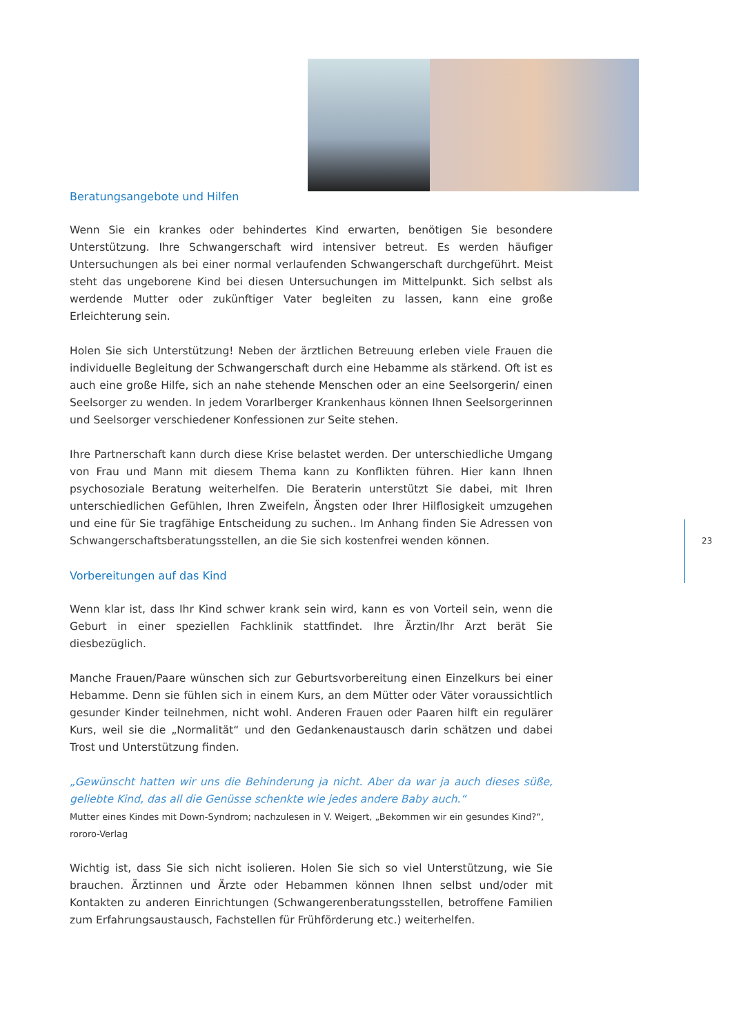Beratungsangebote und Hilfen
Wenn Sie ein krankes oder behindertes Kind erwarten, benötigen Sie besondere Unterstützung. Ihre Schwangerschaft wird intensiver betreut. Es werden häufiger Untersuchungen als bei einer normal verlaufenden Schwangerschaft durchgeführt. Meist steht das ungeborene Kind bei diesen Untersuchungen im Mittelpunkt. Sich selbst als werdende Mutter oder zukünftiger Vater begleiten zu lassen, kann eine große Erleichterung sein.
Holen Sie sich Unterstützung! Neben der ärztlichen Betreuung erleben viele Frauen die individuelle Begleitung der Schwangerschaft durch eine Hebamme als stärkend. Oft ist es auch eine große Hilfe, sich an nahe stehende Menschen oder an eine Seelsorgerin/ einen Seelsorger zu wenden. In jedem Vorarlberger Krankenhaus können Ihnen Seelsorgerinnen und Seelsorger verschiedener Konfessionen zur Seite stehen.
Ihre Partnerschaft kann durch diese Krise belastet werden. Der unterschiedliche Umgang von Frau und Mann mit diesem Thema kann zu Konflikten führen. Hier kann Ihnen psychosoziale Beratung weiterhelfen. Die Beraterin unterstützt Sie dabei, mit Ihren unterschiedlichen Gefühlen, Ihren Zweifeln, Ängsten oder Ihrer Hilflosigkeit umzugehen und eine für Sie tragfähige Entscheidung zu suchen.. Im Anhang finden Sie Adressen von Schwangerschaftsberatungsstellen, an die Sie sich kostenfrei wenden können.
Vorbereitungen auf das Kind
Wenn klar ist, dass Ihr Kind schwer krank sein wird, kann es von Vorteil sein, wenn die Geburt in einer speziellen Fachklinik stattfindet. Ihre Ärztin/Ihr Arzt berät Sie diesbezüglich.
Manche Frauen/Paare wünschen sich zur Geburtsvorbereitung einen Einzelkurs bei einer Hebamme. Denn sie fühlen sich in einem Kurs, an dem Mütter oder Väter voraussichtlich gesunder Kinder teilnehmen, nicht wohl. Anderen Frauen oder Paaren hilft ein regulärer Kurs, weil sie die „Normalität“ und den Gedankenaustausch darin schätzen und dabei Trost und Unterstützung finden.
„Gewünscht hatten wir uns die Behinderung ja nicht. Aber da war ja auch dieses süße, geliebte Kind, das all die Genüsse schenkte wie jedes andere Baby auch.“
Mutter eines Kindes mit Down-Syndrom; nachzulesen in V. Weigert, „Bekommen wir ein gesundes Kind?“,
rororo-Verlag
Wichtig ist, dass Sie sich nicht isolieren. Holen Sie sich so viel Unterstützung, wie Sie brauchen. Ärztinnen und Ärzte oder Hebammen können Ihnen selbst und/oder mit Kontakten zu anderen Einrichtungen (Schwangerenberatungsstellen, betroffene Familien zum Erfahrungsaustausch, Fachstellen für Frühförderung etc.) weiterhelfen.
23